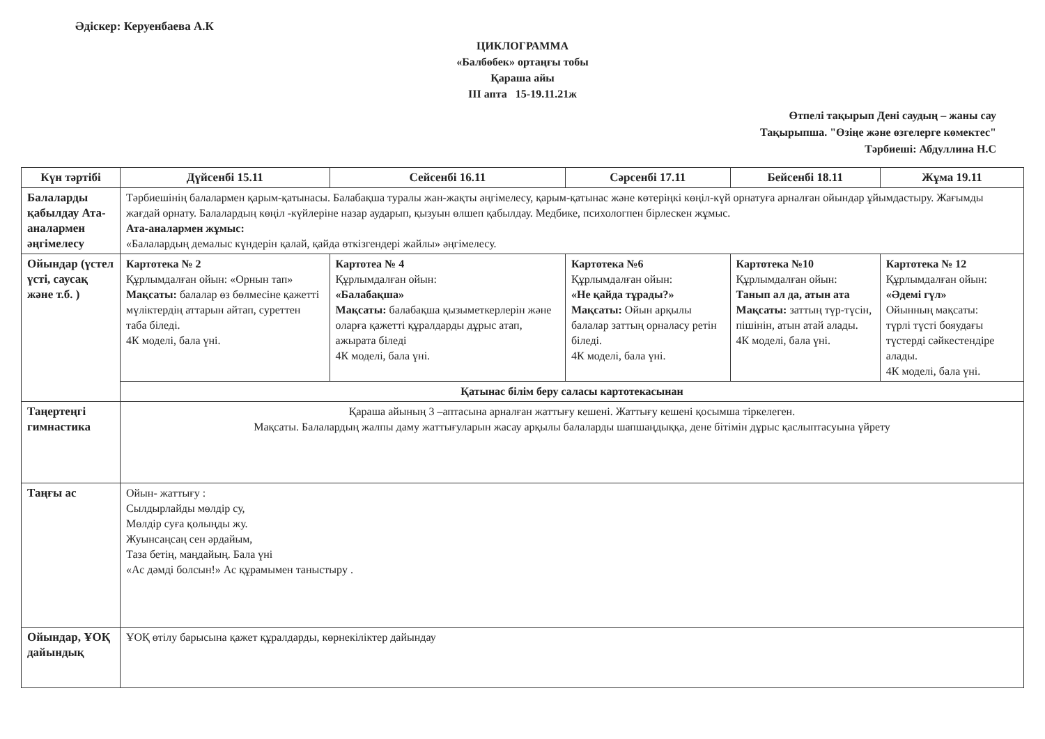Әдіскер: Керуенбаева А.К
ЦИКЛОГРАММА
«Балбөбек» ортаңғы тобы
Қараша айы
ІІІ апта 15-19.11.21ж
Өтпелі тақырып Дені саудың – жаны сау
Тақырыпша. "Өзіңе және өзгелерге көмектес"
Тәрбиеші: Абдуллина Н.С
| Күн тәртібі | Дүйсенбі 15.11 | Сейсенбі 16.11 | Сәрсенбі 17.11 | Бейсенбі 18.11 | Жұма 19.11 |
| --- | --- | --- | --- | --- | --- |
| Балаларды қабылдау Ата-аналармен әңгімелесу | Тәрбиешінің балалармен қарым-қатынасы. Балабақша туралы жан-жақты әңгімелесу, қарым-қатынас және көтеріңкі көңіл-күй орнатуға арналған ойындар ұйымдастыру. Жағымды жағдай орнату. Балалардың көңіл -күйлеріне назар аударып, қызуын өлшеп қабылдау. Медбике, психологпен бірлескен жұмыс. Ата-аналармен жұмыс: «Балалардың демалыс күндерін қалай, қайда өткізгендері жайлы» әңгімелесу. | | | | |
| Ойындар (үстел үсті, саусақ және т.б. ) | Картотека № 2 Құрлымдалған ойын: «Орнын тап» Мақсаты: балалар өз бөлмесіне қажетті мүліктердің аттарын айтап, суреттен таба біледі. 4К моделі, бала үні. | Картотеа № 4 Құрлымдалған ойын: «Балабақша» Мақсаты: балабақша қызыметкерлерін және оларға қажетті құралдарды дұрыс атап, ажырата біледі 4К моделі, бала үні. | Картотека №6 Құрлымдалған ойын: «Не қайда тұрады?» Мақсаты: Ойын арқылы балалар заттың орналасу ретін біледі. 4К моделі, бала үні. | Картотека №10 Құрлымдалған ойын: Танып ал да, атын ата Мақсаты: заттың түр-түсін, пішінін, атын атай алады. 4К моделі, бала үні. | Картотека № 12 Құрлымдалған ойын: «Әдемі гүл» Ойынның мақсаты: түрлі түсті бояудағы түстерді сәйкестендіре алады. 4К моделі, бала үні. |
| | Қатынас білім беру саласы картотекасынан | | | | |
| Таңертеңгі гимнастика | Қараша айының 3 –аптасына арналған жаттығу кешені. Жаттығу кешені қосымша тіркелеген. Мақсаты. Балалардың жалпы даму жаттығуларын жасау арқылы балаларды шапшаңдыққа, дене бітімін дұрыс қаслыптасуына үйрету | | | | |
| Таңғы ас | Ойын- жаттығу : Сылдырлайды мөлдір су, Мөлдір суға қолыңды жу. Жуынсаңсаң сен әрдайым, Таза бетің, маңдайың. Бала үні «Ас дәмді болсын!» Ас құрамымен таныстыру . | | | | |
| Ойындар, ҰОҚ дайындық | ҰОҚ өтілу барысына қажет құралдарды, көрнекіліктер дайындау | | | | |